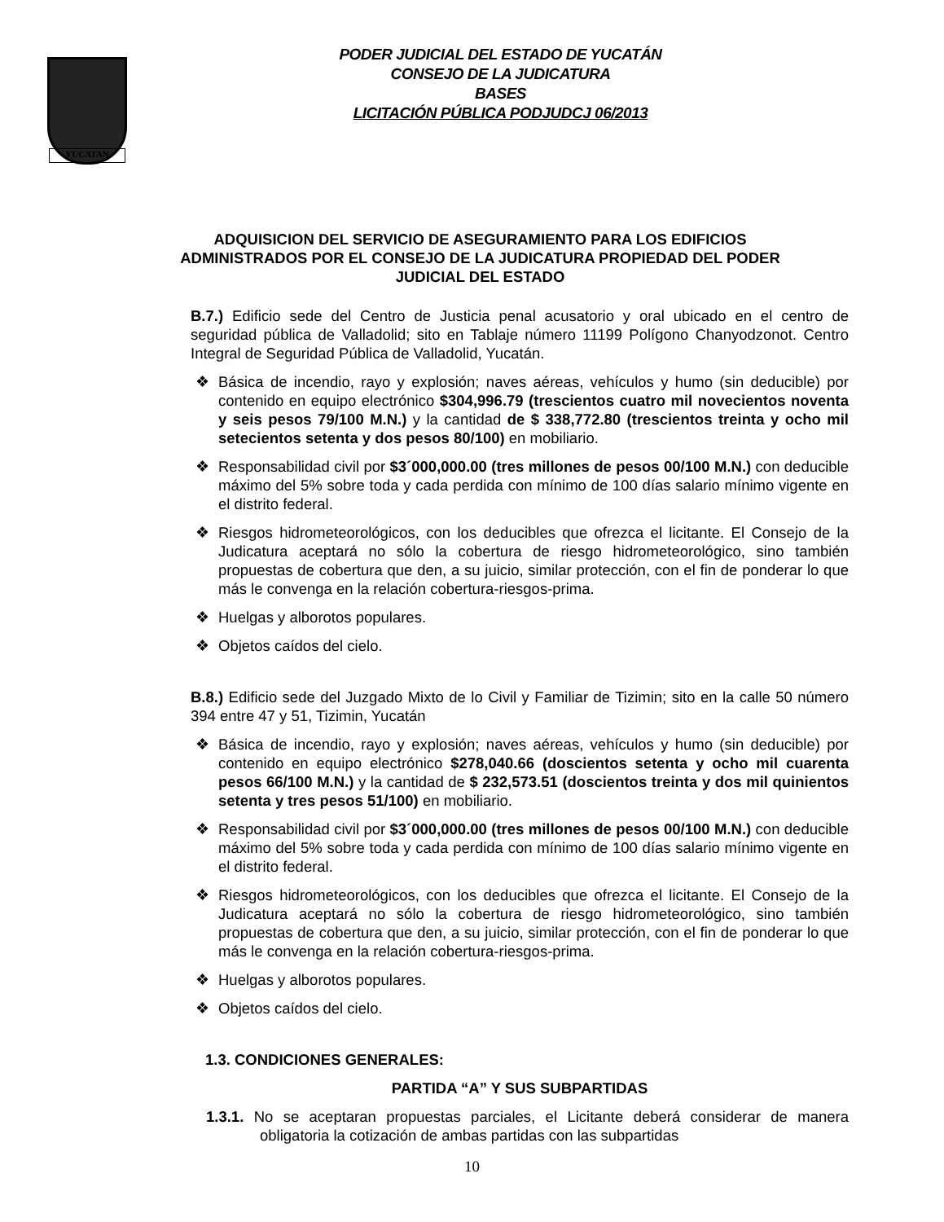YUCATAN
PODER JUDICIAL DEL ESTADO DE YUCATÁN
CONSEJO DE LA JUDICATURA
BASES
LICITACIÓN PÚBLICA PODJUDCJ 06/2013
ADQUISICION DEL SERVICIO DE ASEGURAMIENTO PARA LOS EDIFICIOS
ADMINISTRADOS POR EL CONSEJO DE LA JUDICATURA PROPIEDAD DEL PODER
JUDICIAL DEL ESTADO
B.7.) Edificio sede del Centro de Justicia penal acusatorio y oral ubicado en el centro de seguridad pública de Valladolid; sito en Tablaje número 11199 Polígono Chanyodzonot. Centro Integral de Seguridad Pública de Valladolid, Yucatán.
❖ Básica de incendio, rayo y explosión; naves aéreas, vehículos y humo (sin deducible) por contenido en equipo electrónico $304,996.79 (trescientos cuatro mil novecientos noventa y seis pesos 79/100 M.N.) y la cantidad de $ 338,772.80 (trescientos treinta y ocho mil setecientos setenta y dos pesos 80/100) en mobiliario.
❖ Responsabilidad civil por $3´000,000.00 (tres millones de pesos 00/100 M.N.) con deducible máximo del 5% sobre toda y cada perdida con mínimo de 100 días salario mínimo vigente en el distrito federal.
❖ Riesgos hidrometeorológicos, con los deducibles que ofrezca el licitante. El Consejo de la Judicatura aceptará no sólo la cobertura de riesgo hidrometeorológico, sino también propuestas de cobertura que den, a su juicio, similar protección, con el fin de ponderar lo que más le convenga en la relación cobertura-riesgos-prima.
❖ Huelgas y alborotos populares.
❖ Objetos caídos del cielo.
B.8.) Edificio sede del Juzgado Mixto de lo Civil y Familiar de Tizimin; sito en la calle 50 número 394 entre 47 y 51, Tizimin, Yucatán
❖ Básica de incendio, rayo y explosión; naves aéreas, vehículos y humo (sin deducible) por contenido en equipo electrónico $278,040.66 (doscientos setenta y ocho mil cuarenta pesos 66/100 M.N.) y la cantidad de $ 232,573.51 (doscientos treinta y dos mil quinientos setenta y tres pesos 51/100) en mobiliario.
❖ Responsabilidad civil por $3´000,000.00 (tres millones de pesos 00/100 M.N.) con deducible máximo del 5% sobre toda y cada perdida con mínimo de 100 días salario mínimo vigente en el distrito federal.
❖ Riesgos hidrometeorológicos, con los deducibles que ofrezca el licitante. El Consejo de la Judicatura aceptará no sólo la cobertura de riesgo hidrometeorológico, sino también propuestas de cobertura que den, a su juicio, similar protección, con el fin de ponderar lo que más le convenga en la relación cobertura-riesgos-prima.
❖ Huelgas y alborotos populares.
❖ Objetos caídos del cielo.
1.3. CONDICIONES GENERALES:
PARTIDA “A” Y SUS SUBPARTIDAS
1.3.1. No se aceptaran propuestas parciales, el Licitante deberá considerar de manera obligatoria la cotización de ambas partidas con las subpartidas
10